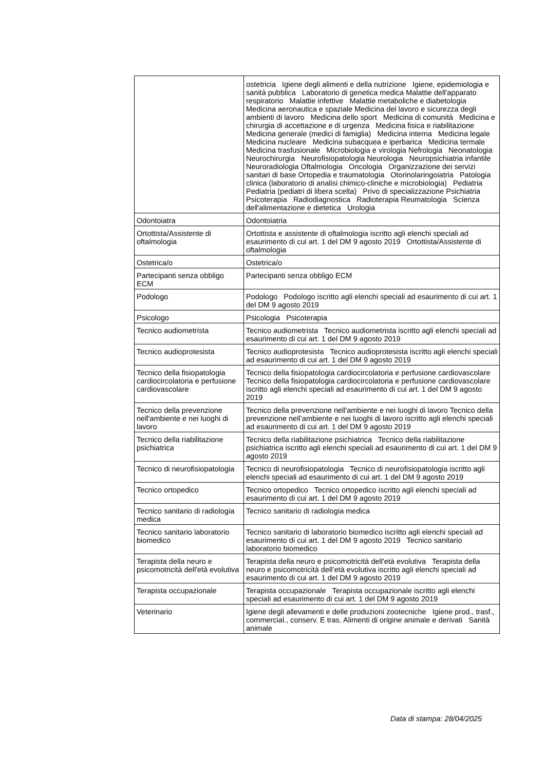| | ostetricia Igiene degli alimenti e della nutrizione Igiene, epidemiologia e sanità pubblica Laboratorio di genetica medica Malattie dell'apparato respiratorio Malattie infettive Malattie metaboliche e diabetologia Medicina aeronautica e spaziale Medicina del lavoro e sicurezza degli ambienti di lavoro Medicina dello sport Medicina di comunità Medicina e chirurgia di accettazione e di urgenza Medicina fisica e riabilitazione Medicina generale (medici di famiglia) Medicina interna Medicina legale Medicina nucleare Medicina subacquea e iperbarica Medicina termale Medicina trasfusionale Microbiologia e virologia Nefrologia Neonatologia Neurochirurgia Neurofisiopatologia Neurologia Neuropsichiatria infantile Neuroradiologia Oftalmologia Oncologia Organizzazione dei servizi sanitari di base Ortopedia e traumatologia Otorinolaringoiatria Patologia clinica (laboratorio di analisi chimico-cliniche e microbiologia) Pediatria Pediatria (pediatri di libera scelta) Privo di specializzazione Psichiatria Psicoterapia Radiodiagnostica Radioterapia Reumatologia Scienza dell'alimentazione e dietetica Urologia |
| Odontoiatra | Odontoiatria |
| Ortottista/Assistente di oftalmologia | Ortottista e assistente di oftalmologia iscritto agli elenchi speciali ad esaurimento di cui art. 1 del DM 9 agosto 2019 Ortottista/Assistente di oftalmologia |
| Ostetrica/o | Ostetrica/o |
| Partecipanti senza obbligo ECM | Partecipanti senza obbligo ECM |
| Podologo | Podologo Podologo iscritto agli elenchi speciali ad esaurimento di cui art. 1 del DM 9 agosto 2019 |
| Psicologo | Psicologia Psicoterapia |
| Tecnico audiometrista | Tecnico audiometrista Tecnico audiometrista iscritto agli elenchi speciali ad esaurimento di cui art. 1 del DM 9 agosto 2019 |
| Tecnico audioprotesista | Tecnico audioprotesista Tecnico audioprotesista iscritto agli elenchi speciali ad esaurimento di cui art. 1 del DM 9 agosto 2019 |
| Tecnico della fisiopatologia cardiocircolatoria e perfusione cardiovascolare | Tecnico della fisiopatologia cardiocircolatoria e perfusione cardiovascolare Tecnico della fisiopatologia cardiocircolatoria e perfusione cardiovascolare iscritto agli elenchi speciali ad esaurimento di cui art. 1 del DM 9 agosto 2019 |
| Tecnico della prevenzione nell'ambiente e nei luoghi di lavoro | Tecnico della prevenzione nell'ambiente e nei luoghi di lavoro Tecnico della prevenzione nell’ambiente e nei luoghi di lavoro iscritto agli elenchi speciali ad esaurimento di cui art. 1 del DM 9 agosto 2019 |
| Tecnico della riabilitazione psichiatrica | Tecnico della riabilitazione psichiatrica Tecnico della riabilitazione psichiatrica iscritto agli elenchi speciali ad esaurimento di cui art. 1 del DM 9 agosto 2019 |
| Tecnico di neurofisiopatologia | Tecnico di neurofisiopatologia Tecnico di neurofisiopatologia iscritto agli elenchi speciali ad esaurimento di cui art. 1 del DM 9 agosto 2019 |
| Tecnico ortopedico | Tecnico ortopedico Tecnico ortopedico iscritto agli elenchi speciali ad esaurimento di cui art. 1 del DM 9 agosto 2019 |
| Tecnico sanitario di radiologia medica | Tecnico sanitario di radiologia medica |
| Tecnico sanitario laboratorio biomedico | Tecnico sanitario di laboratorio biomedico iscritto agli elenchi speciali ad esaurimento di cui art. 1 del DM 9 agosto 2019 Tecnico sanitario laboratorio biomedico |
| Terapista della neuro e psicomotricità dell'età evolutiva | Terapista della neuro e psicomotricità dell'età evolutiva Terapista della neuro e psicomotricità dell’età evolutiva iscritto agli elenchi speciali ad esaurimento di cui art. 1 del DM 9 agosto 2019 |
| Terapista occupazionale | Terapista occupazionale Terapista occupazionale iscritto agli elenchi speciali ad esaurimento di cui art. 1 del DM 9 agosto 2019 |
| Veterinario | Igiene degli allevamenti e delle produzioni zootecniche Igiene prod., trasf., commercial., conserv. E tras. Alimenti di origine animale e derivati Sanità animale |
Data di stampa: 28/04/2025